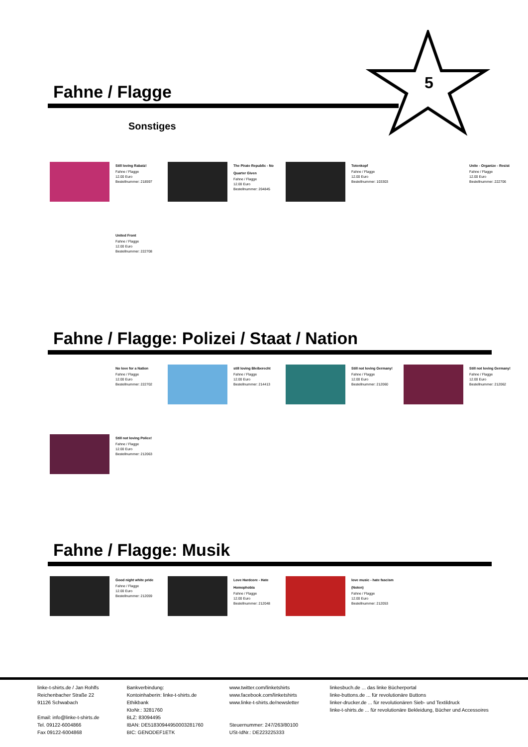5
Fahne / Flagge
Sonstiges
Still loving Rabatz!
Fahne / Flagge
12.00 Euro
Bestellnummer: 218597
The Pirate Republic - No Quarter Given
Fahne / Flagge
12.00 Euro
Bestellnummer: 204845
Totenkopf
Fahne / Flagge
12.00 Euro
Bestellnummer: 103303
Unite - Organize - Resist
Fahne / Flagge
12.00 Euro
Bestellnummer: 222706
United Front
Fahne / Flagge
12.00 Euro
Bestellnummer: 222708
Fahne / Flagge: Polizei / Staat / Nation
No love for a Nation
Fahne / Flagge
12.00 Euro
Bestellnummer: 222702
still loving Bleiberecht
Fahne / Flagge
12.00 Euro
Bestellnummer: 214413
Still not loving Germany!
Fahne / Flagge
12.00 Euro
Bestellnummer: 212060
Still not loving Germany!
Fahne / Flagge
12.00 Euro
Bestellnummer: 212062
Still not loving Police!
Fahne / Flagge
12.00 Euro
Bestellnummer: 212063
Fahne / Flagge: Musik
Good night white pride
Fahne / Flagge
12.00 Euro
Bestellnummer: 212059
Love Hardcore - Hate Homophobia
Fahne / Flagge
12.00 Euro
Bestellnummer: 212048
love music - hate fascism (Noten)
Fahne / Flagge
12.00 Euro
Bestellnummer: 212053
linke-t-shirts.de / Jan Rohlfs
Reichenbacher Straße 22
91126 Schwabach
Email: info@linke-t-shirts.de
Tel. 09122-6004866
Fax 09122-6004868
Bankverbindung:
Kontoinhaberin: linke-t-shirts.de
Ethikbank
KtoNr.: 3281760
BLZ: 83094495
IBAN: DE51830944950003281760
BIC: GENODEF1ETK
www.twitter.com/linketshirts
www.facebook.com/linketshirts
www.linke-t-shirts.de/newsletter
Steuernummer: 247/263/80100
USt-IdNr.: DE223225333
linkesbuch.de ... das linke Bücherportal
linke-buttons.de ... für revolutionäre Buttons
linker-drucker.de ... für revolutionären Sieb- und Textildruck
linke-t-shirts.de ... für revolutionäre Bekleidung, Bücher und Accessoires